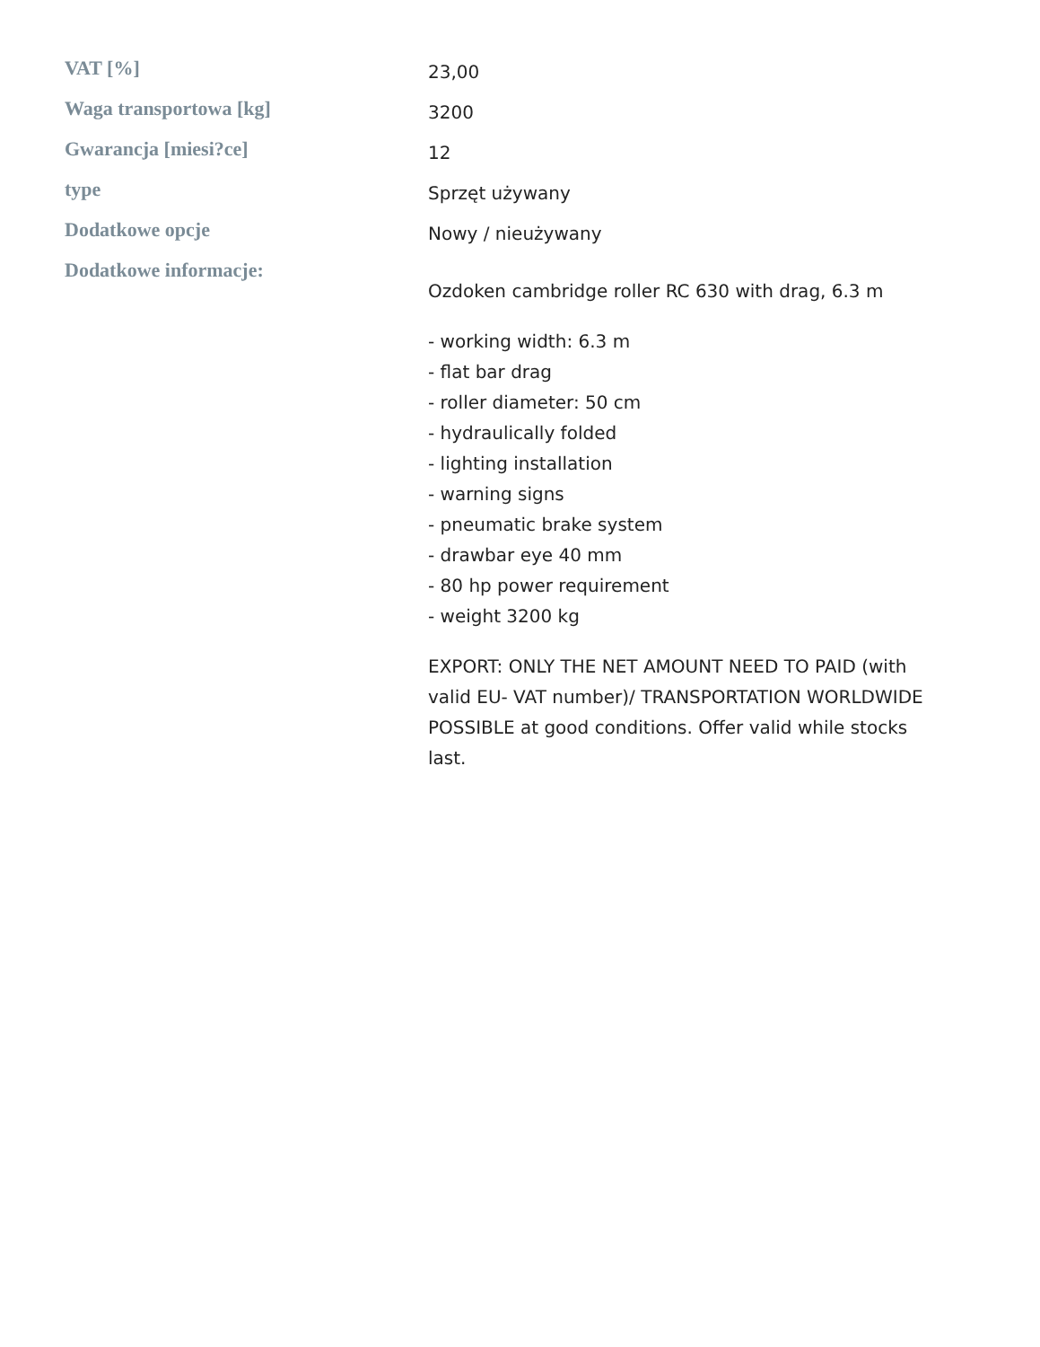| VAT [%] | 23,00 |
| Waga transportowa [kg] | 3200 |
| Gwarancja [miesi?ce] | 12 |
| type | Sprzęt używany |
| Dodatkowe opcje | Nowy / nieużywany |
| Dodatkowe informacje: | Ozdoken cambridge roller RC 630 with drag, 6.3 m - working width: 6.3 m - flat bar drag - roller diameter: 50 cm - hydraulically folded - lighting installation - warning signs - pneumatic brake system - drawbar eye 40 mm - 80 hp power requirement - weight 3200 kg EXPORT: ONLY THE NET AMOUNT NEED TO PAID (with valid EU- VAT number)/ TRANSPORTATION WORLDWIDE POSSIBLE at good conditions. Offer valid while stocks last. |